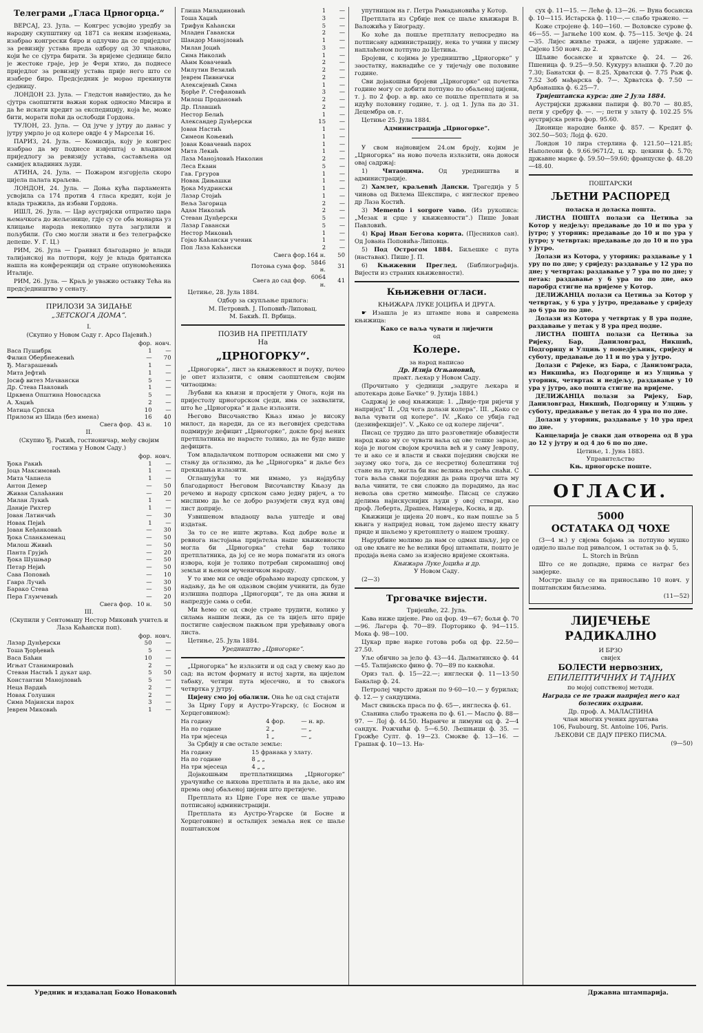Телеграми „Гласа Црногорца.“
ВЕРСАЈ, 23. Јула. — Конгрес усвојио уредбу за народну скупштину од 1871 са неким измјенама, изабрао конгрески биро и одлучио да се приједлог за ревизију устава преда одбору од 30 чланова, који ће се сјутра бирати. За вријеме сједнице било је жестоке граје, јер је Фери хтио, да поднесе приједлог за ревизију устава прије него што се изабере биро. Предсједник је морао прекинути сједницу.
ЛОНДОН 23. Јула. — Гледстон навијестио, да ће сјутра саопштити важан корак односно Мисира и да ће искати кредит за експедицију, која ће, може бити, морати поћи да ослободи Гордона.
ТУЛОН, 23. Јула. — Од јуче у јутру до данас у јутру умрло је од колере овдје 4 у Марсељи 16.
ПАРИЗ, 24. Јула. — Комисија, коју је конгрес изабрао да му поднесе извјештај о владином приједлогу за ревизију устава, састављена од самијех владиних људи.
АТИНА, 24. Јула. — Пожаром изгорјела скоро цијела палата краљева.
ЛОНДОН, 24. Јула. — Доња кућа парламента усвојила са 174 против 4 гласа кредит, који је влада тражила, да избави Гордона.
ИШЛ, 26. Јула. — Цар аустријски отпратио цара њемачкога до жељезнице, гдје су се оба монарха уз клицање народа неколико пута загрлили и пољубили. (То смо могли знати и без телеграфске депеше. У. Г. Ц.)
РИМ, 26. Јула — Гранвил благодарно је влади талијанској на потпори, коју је влада британска нашла на конференцији од стране опуномоћеника Италије.
РИМ, 26. Јула. — Краљ је уважио оставку Тећа на предсједништво у сенату.
ПРИЛОЗИ ЗА ЗИДАЊЕ
„ЗЕТСКОГА ДОМА“.
I.
(Скупио у Новом Саду г. Арсо Пајевић.)
| | фор. | новч. |
| Васа Пушибрк | 1 | — |
| Филип Обербнежевић | — | 70 |
| Ђ. Магарашевић | 1 | — |
| Мита Јефтић | 1 | — |
| Јосиф витез Мачвански | 5 | — |
| Др. Стева Павловић | 1 | — |
| Црквена Општина Новосадска | 5 | — |
| А. Хаџић | 2 | — |
| Матица Српска | 10 | — |
| Прилози из Шида (без имена) | 16 | 40 |
| Свега фор. | 43 н. | 10 |
II.
(Скупио Ђ. Ракић, гостионичар, међу својим гостима у Новом Саду.)
| | фор. | новч. |
| Ђока Ракић | 1 | — |
| Јоца Максимовић | 1 | — |
| Мита Чапнела | 1 | — |
| Антон Демер | — | 50 |
| Живан Салаћанин | — | 20 |
| Милан Лукић | 1 | — |
| Даније Рихтер | 1 | — |
| Јован Латинчић | — | 30 |
| Новак Пејић | 1 | — |
| Јован Кеђанковић | — | 30 |
| Ђока Сланкаменац | — | 50 |
| Милош Живић | — | 50 |
| Панта Грујић | — | 20 |
| Ђока Шушњар | — | 50 |
| Петар Нејић | — | 50 |
| Сава Поповић | — | 10 |
| Гавра Лучић | — | 30 |
| Барако Стева | — | 50 |
| Пера Глумчевић | — | 20 |
| Свега фор. | 10 н. | 50 |
III.
(Скупили у Сентомашу Нестор Миковић учитељ и Лаза Каћански поп).
| | фор. | новч. |
| Лазар Дунђерски | 50 | — |
| Тоша Ђорђевић | 5 | — |
| Васа Баћин | 10 | — |
| Игњат Станимировић | 2 | — |
| Стеван Настић 1 дукат цар. | 5 | 50 |
| Константин Манојловић | 5 | — |
| Неца Вардић | 2 | — |
| Новак Голушин | 2 | — |
| Сима Мајински парох | 3 | — |
| Јеврем Миковић | 1 | — |
| Глиша Миладиновић | 1 | — |
| Тоша Хаџић | 3 | — |
| Трифун Каћански | 5 | — |
| Младен Гавански | 2 | — |
| Шандор Манојловић | 1 | — |
| Милан Јоцић | 3 | — |
| Сима Николић | 1 | — |
| Аћим Ковачевић | 2 | — |
| Милутин Везилић | 2 | — |
| Јеврем Пивнички | 2 | — |
| Алексијевић Сима | 1 | — |
| Ђорђе Р. Стефановић | 3 | — |
| Милош Продановић | 2 | — |
| Др. Плавшић | 2 | — |
| Нестор Белић | 1 | — |
| Александер Дунђерски | 15 | — |
| Јован Настић | 1 | — |
| Симеон Коњевић | 1 | — |
| Јован Ковачевић парох | 1 | — |
| Мита Лекић | 1 | — |
| Лаза Манојловић Николин | 2 | — |
| Леса Екаин | 5 | — |
| Гав. Гргуров | 1 | — |
| Новак Дињашки | 1 | — |
| Ђока Мудрински | 1 | — |
| Лазар Стојић | 1 | — |
| Веља Загорица | 2 | — |
| Адам Николић | 2 | — |
| Стеван Дунђерски | 5 | — |
| Лазар Гавански | 5 | — |
| Нестор Миковић | 1 | — |
| Гојко Каћански ученик | 1 | — |
| Поп Лаза Каћански | 2 | — |
| Свега фор. | 164 н. | 50 |
| Потоња сума фор. | 5846 н. | 31 |
| Свега до сад фор. | 6064 н. | 41 |
Цетиње, 28. Јула 1884.
Одбор за скупљање прилога:
М. Петровић. Ј. Поповић-Липовац.
М. Бакић. П. Врбица.
ПОЗИВ НА ПРЕТПЛАТУ
На
„ЦРНОГОРКУ“.
„Црногорка“, лист за књижевност и поуку, почео је опет излазити, с овим саопштењем својим читаоцима:
Љубави ка књизи и просвјети у Онога, који на пријестолу црногорском сједи, има се захвалити, што ће „Црногорка“ и даље излазити.
Његово Височанство Књаз имао је високу милост, да нареди, да се из његовијех средстава подмирује дефицит „Црногорке“, докле број њених претплатника не нарасте толико, да не буде више дефицита.
Том владалачком потпором оснажени ми смо у стању да оглазимо, да ће „Црногорка“ и даље без прекидања излазити.
Оглашујући то ми имамо, уз најдубљу благодарност Његовом Височанству Књазу да речемо и народу српском само једну ријеч, а то мислимо да ће се добро разумјети свуд куд овај лист доприје.
Узвишеном владаоцу ваља уштедје и овај издатак.
За то се не иште жртава. Код добре воље и ревнога настојања пријатеља наше књижевности могла би „Црногорка“ стећи бар толико претплатника, да јој се не мора помагати из онога извора, који је толико потребан сиромашној овој земљи и њеном мученичком народу.
У то име ми се овдје обраћамо народу српском, у надању, да ће он одазвом својим учинити, да буде излишна подпора „Црногорци“, те да она живи и напредује сама о себи.
Ми ћемо се од своје стране трудити, колико у силама нашим лежи, да се та цијељ што прије постигне савјесном пажњом при уређивању овога листа.
Цетиње, 25. Јула 1884.
Уредништво „Црногорке“.
„Црногорка“ ће излазити и од сад у свему као до сад: на истом формату и истој харти, на цијелом табаку, четири пута мјесечно, и то свакога четвртка у јутру.
Цијену смо јој обалили. Она ће од сад стајати
За Црну Гору и Аустро-Угарску, (с Босном и Херцеговином):
| На годину | 4 фор. | — н. вр. |
| На по године | 2 „ | — „ |
| На три мјесеца | 1 „ | — „ |
За Србију и све остале земље:
| На годину | 15 франака у злату. |
| На по године | 8 „ „ |
| На три мјесеца | 4 „ „ |
Дојакошњим претплатницима „Црногорке“ урачуниће се њихова претплата и на даље, ако им према овој обаљеној цијени што претијече.
Претплата из Црне Горе нек се шаље управо потписаној администрацији.
Претплата из Аустро-Угарске (и Босне и Херцеговине) и осталијех земаља нек се шаље поштанском
упутницом на г. Петра Рамадановића у Котор.
Претплата из Србије нек се шаље књижари В. Валожића у Биограду.
Ко хоће да пошље претплату непосредно на потписану администрацију, нека то учини у писму наплаћеном потпуно до Цетиња.
Бројеви, с којима је уредништво „Црногорке“ у заостатку, накнадиће се у тијечају ове половине године.
Сви дојакошњи бројеви „Црногорке“ од почетка године могу се добити потпуно по обаљеној цијени, т. ј. по 2 фор. а вр. ако се пошље претплата и за идућу половину године, т. ј. од 1. Јула па до 31. Децембра ов. г.
Цетиње 25. Јула 1884.
Администрација „Црногорке“.
У свом најновијем 24.ом броју, којим је „Црногорка“ на ново почела излазити, она доноси овај садржај:
1) Читаоцима. Од уредништва и администрације.
2) Хамлет, краљевић Дански. Трагедија у 5 чинова од Вилема Шекспира, с инглеског превео др Лаза Костић.
3) Memento i sorgore vano. (Из рукописа: „Мезак и срце у књижевности“.) Пише Јован Павловић.
4) Крај Иван Беговa корита. (Пјесников сан). Од Јована Поповића-Липовца.
5) Под Острогом 1884. Биљешке с пута (наставак). Пише Ј. П.
6) Књижевни Преглед. (Библиографија. Вијести из страних књижевности).
Књижевни огласи.
КЊИЖАРА ЛУКЕ ЈОЦИЋА И ДРУГА.
☛ Изашла је из штампе нова и савремена књижица:
Како се ваља чувати и лијечити
од
Колере.
за народ написао
Др. Илија Огњановић,
практ. љекар у Новом Саду.
(Прочитано у сједници „задруге љекара и апотекара доње Бачке“ 9. Јулија 1884.)
Садржај је овој књижици: 1. „Двије-три ријечи у напријед“ II. „Од чега долази колера“. III. „Како се ваља чувати од колере“. IV. „Како се убија гад (дезинфекције)“. V. „Како се од колере лијечи“.
Писац се трудио да што разговетније обавијести народ како му се чувати ваља од ове тешке заразе, која је ногом својом крочила већ и у саму Јевропу, те и ако се и власти и сваки појединн својски не заузму око тога, да се несретној болештини тој стане на пут, могла би нас велика несрећа снаћи. С тога ваља сваки појединн да рана проучи шта му ваља чинити, те сви сложно да порадимо, да нас невоља ова сретно мимоиђе. Писац се служио дјелима најискуснијих људи у овој ствари, као проф. Леберта, Драшеа, Нимајера, Косна, и др.
Књижици је цијена 20 новч., ко нам пошље за 5 књига у напријед новац, том дајемо шесту књигу приде и шаљемо у кретонплету о нашем трошку.
Наруџбине молимо да нам се одмах шаљу, јер се од ове књиге не ће велики број штампати, пошто је продаја њена само за извјесно вријеме сконтана.
Књижара Луке Јоцића и др.
У Новом Саду.
(2—3)
Трговачке вијести.
Тријешће, 22. Јула.
Кава ниже цијене. Рио од фор. 49—67; бољи ф. 70—96. Лагера ф. 70—89. Порторико ф. 94—115. Мока ф. 98—100.
Цукар прве нарке готова роба од фр. 22.50—27.50.
Уље обично за јело ф. 43—44. Далматинско ф. 44—45. Талијанско фино ф. 70—89 по каквоћи.
Ориз тал. ф. 15—22.—; инглески ф. 11—13·50 Бакалар ф. 24.
Петролеј чврсто држан по 9·60—10.— у бурилах; ф. 12.— у сандуцима.
Маст свињска праса по ф. 65—, инглеска ф. 61.
Сланина слабо тражена по ф. 61.— Масло ф. 88—97. — Лој ф. 44.50. Наранче и лимуни од ф. 2—4 сандук. Рожчићи ф. 5—6.50. Љешњици ф. 35. — Грожђе Султ. ф. 19—23. Смокве ф. 13—16. — Грашак ф. 10—13. На-
сух ф. 11—15. — Леће ф. 13—26. — Вуна босанска ф. 10—115. Истарска ф. 110—.— слабо тражено. —
Коже стројене ф. 140—160. — Воловске сурове ф. 46—55. — Јагњеће 100 ком. ф. 75—115. Зечје ф. 24—35. Лијес живље тражи, а цијене удржане. — Сијено 150 новч. до 2.
Шљиве босанске и хрватске ф. 24. — 26. Пшеница ф. 9.25—9.50. Кукуруз влашки ф. 7.20 до 7.30; Банатски ф. — 8.25. Хрватски ф. 7.75 Раж ф. 7.52 Зоб мађарска ф. 7—. Хрватска ф. 7.50 — Арбанашка ф. 6.25—7.
Тријештанска курса: дне 2 Јула 1884.
Аустријски државни папири ф. 80.70 — 80.85, пети у сребру ф. —. —; пети у злату ф. 102.25 5% аустријска рента фор. 95.60.
Дионице народне банке ф. 857. — Кредит ф. 302.50—503; Лојд ф. 620.
Лондон 10 лира стерлина ф. 121.50—121.85; Наполеони ф. 9.66.9671/2, ц. кр. цекини ф. 5.70; државне марке ф. 59.50—59.60; француске ф. 48.20—48.40.
ПОШТАРСКИ
ЉЕТНИ РАСПОРЕД
поласка и доласка пошта.
ЛИСТНА ПОШТА полази са Цетиња за Котор у недјељу: предавање до 10 и по ура у јутро; у уторник: предавање до 10 и по ура у јутро; у четвртак: предавање до до 10 и по ура у јутро.
Долази из Котора, у уторник: раздавање у 1 уру по по дне; у сриједу: раздавање у 12 ура по дне; у четвртак: раздавање у 7 ура по по дне; у петак: раздавање у 6 ура по по дне, ако паробрд стигне на вријеме у Котор.
ДЕЛИЖАНЦА полази са Цетиња за Котор у четвртак, у 6 ура у јутро, предавање у сриједу до 6 ура по по дне.
Долази из Котора у четвртак у 8 ура подне, раздавање у петак у 8 ура пред подне.
ЛИСТНА ПОШТА полази са Цетиња за Ријеку, Бар, Даниловград, Никшић, Подгорицу и Улцињ у понедјељник, сриједу и суботу, предавање до 11 и по ура у јутро.
Долази с Ријеке, из Бара, с Даниловграда, из Никшића, из Подгорице и из Улциња у уторник, четвртак и недјељу, раздавање у 10 ура у јутро, ако пошта стигне на вријеме.
ДЕЛИЖАНЦА полази за Ријеку, Бар, Даниловград, Никшић, Подгорицу и Улцињ у суботу, предавање у петак до 4 ура по по дне.
Долази у уторник, раздавање у 10 ура пред по дне.
Канцеларија је сваки дан отворена од 8 ура до 12 у јутру и од 4 до 6 по по дне.
Цетиње, 1. Јуна 1883.
Управитељство
Књ. црногорске поште.
ОГЛАСИ.
5000
ОСТАТАКА ОД ЧОХЕ
(3—4 м.) у свјема бојама за потпуно мушко одијело шаље под ривалсом, 1 остатак за ф. 5,
L. Storch in Brünn
Што се не допадне, прима се натраг без замјерке.
Мостре шаљу се на приносљиво 10 новч. у поштанским биљезима.
(11—52)
ЛИЈЕЧЕЊЕ РАДИКАЛНО
И БРЗО
свијех
БОЛЕСТИ нервозних,
ЕПИЛЕПТИЧНИХ И ТАЈНИХ
по мојој сопственој методи.
Награда се не тражи напријед него кад болесник оздрави.
Др. проф. А. МАЛАСПИНА
члан многих учених друштава
106, Faubourg, St. Antoine 106, Paris.
ЉЕКОВИ СЕ ДАЈУ ПРЕКО ПИСМА.
(9—50)
Уредник и издавалац Божо Новаковић Државна штампарија.